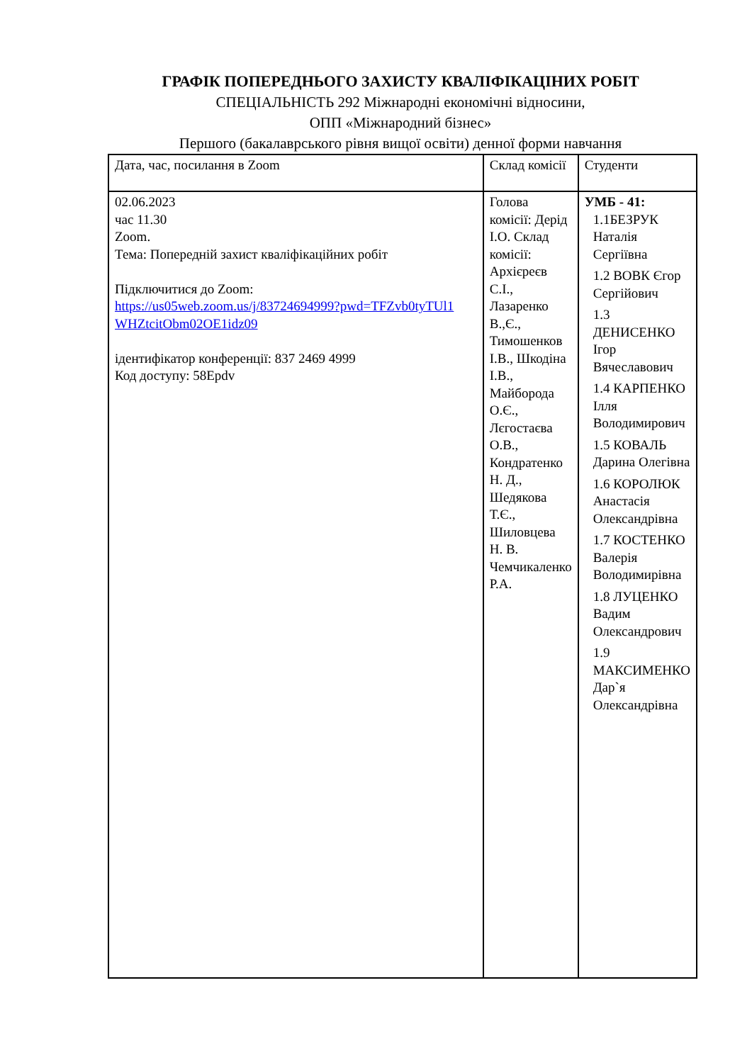ГРАФІК ПОПЕРЕДНЬОГО ЗАХИСТУ КВАЛІФІКАЦІНИХ РОБІТ
СПЕЦІАЛЬНІСТЬ 292 Міжнародні економічні відносини,
ОПП «Міжнародний бізнес»
Першого (бакалаврського рівня вищої освіти) денної форми навчання
| Дата, час, посилання в Zoom | Склад комісії | Студенти |
| --- | --- | --- |
| 02.06.2023 час 11.30 Zoom. Тема: Попередній захист кваліфікаційних робіт Підключитися до Zoom: https://us05web.zoom.us/j/83724694999?pwd=TFZvb0tyTUl1 WHZtcitObm02OE1idz09 ідентифікатор конференції: 837 2469 4999 Код доступу: 58Epdv | Голова комісії: Дерід І.О. Склад комісії: Архієреєв С.І., Лазаренко В.,Є., Тимошенков І.В., Шкодіна І.В., Майборода О.Є., Лєгостаєва О.В., Кондратенко Н. Д., Шедякова Т.Є., Шиловцева Н. В. Чемчикаленко Р.А. | УМБ - 41: 1.1БЕЗРУК Наталія Сергіївна 1.2 ВОВК Єгор Сергійович 1.3 ДЕНИСЕНКО Ігор Вячеславович 1.4 КАРПЕНКО Ілля Володимирович 1.5 КОВАЛЬ Дарина Олегівна 1.6 КОРОЛЮК Анастасія Олександрівна 1.7 КОСТЕНКО Валерія Володимирівна 1.8 ЛУЦЕНКО Вадим Олександрович 1.9 МАКСИМЕНКО Дар`я Олександрівна |